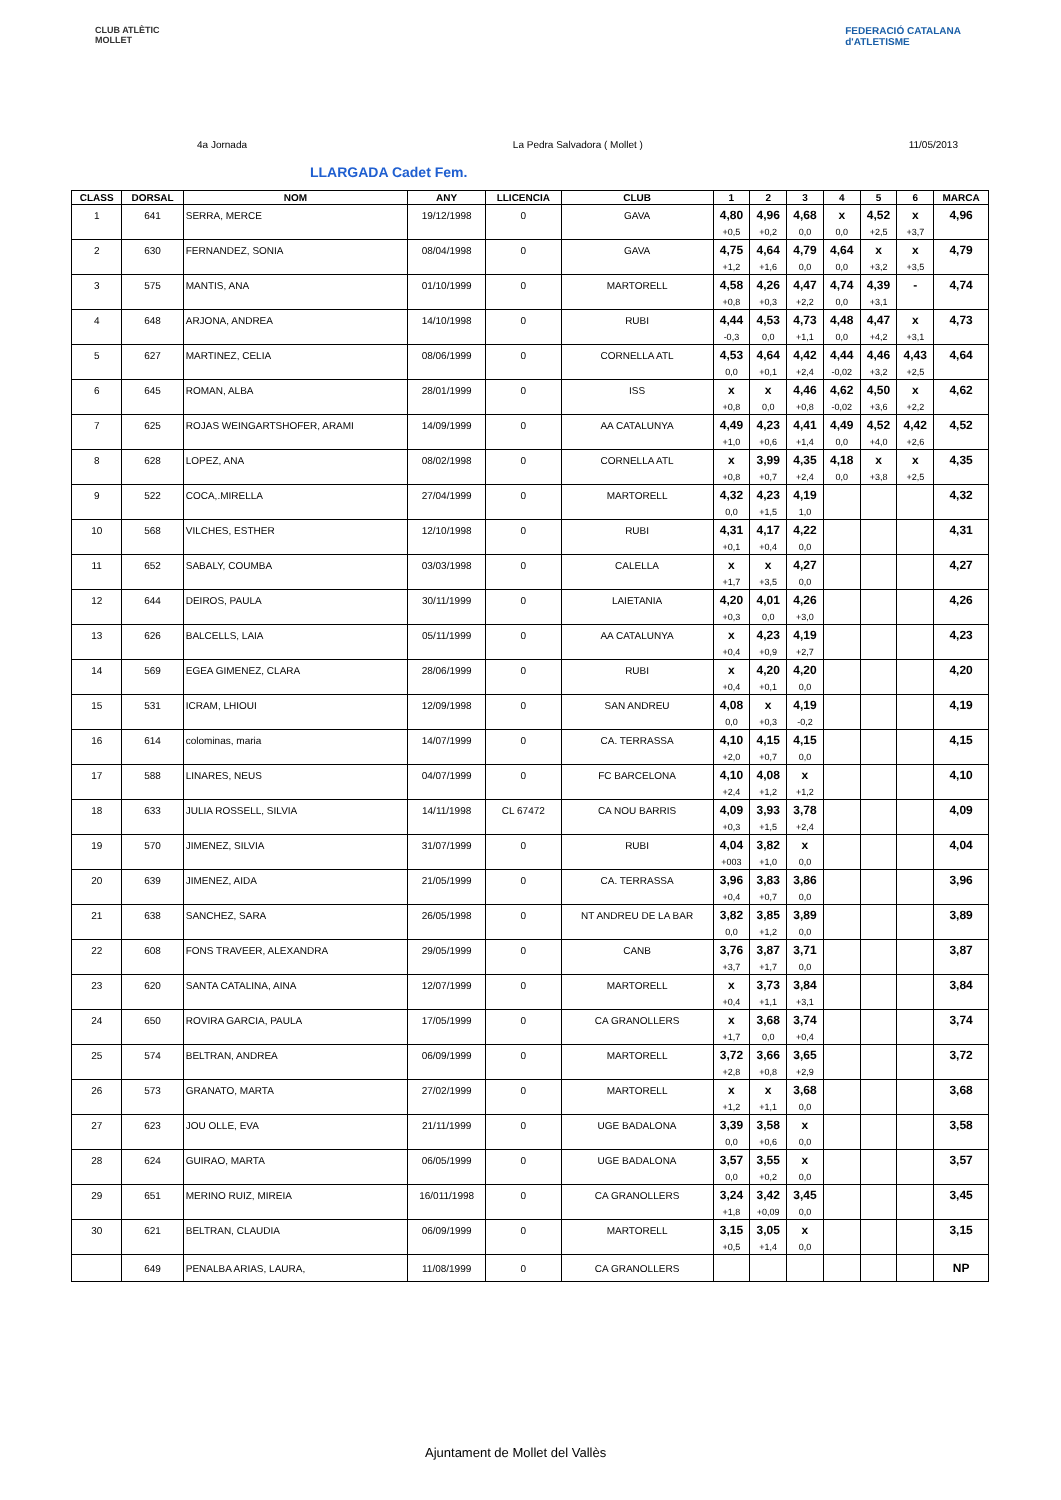CLUB ATLÈTIC
MOLLET
FEDERACIÓ CATALANA
d'ATLETISME
4a Jornada La Pedra Salvadora ( Mollet ) 11/05/2013
LLARGADA Cadet Fem.
| CLASS | DORSAL | NOM | ANY | LLICENCIA | CLUB | 1 | 2 | 3 | 4 | 5 | 6 | MARCA |
| --- | --- | --- | --- | --- | --- | --- | --- | --- | --- | --- | --- | --- |
| 1 | 641 | SERRA, MERCE | 19/12/1998 | 0 | GAVA | 4,80 | 4,96 | 4,68 | x | 4,52 | x | 4,96 |
| | | | | | | +0,5 | +0,2 | 0,0 | 0,0 | +2,5 | +3,7 | |
| 2 | 630 | FERNANDEZ, SONIA | 08/04/1998 | 0 | GAVA | 4,75 | 4,64 | 4,79 | 4,64 | x | x | 4,79 |
| | | | | | | +1,2 | +1,6 | 0,0 | 0,0 | +3,2 | +3,5 | |
| 3 | 575 | MANTIS, ANA | 01/10/1999 | 0 | MARTORELL | 4,58 | 4,26 | 4,47 | 4,74 | 4,39 | - | 4,74 |
| | | | | | | +0,8 | +0,3 | +2,2 | 0,0 | +3,1 | | |
| 4 | 648 | ARJONA, ANDREA | 14/10/1998 | 0 | RUBI | 4,44 | 4,53 | 4,73 | 4,48 | 4,47 | x | 4,73 |
| | | | | | | -0,3 | 0,0 | +1,1 | 0,0 | +4,2 | +3,1 | |
| 5 | 627 | MARTINEZ, CELIA | 08/06/1999 | 0 | CORNELLA ATL | 4,53 | 4,64 | 4,42 | 4,44 | 4,46 | 4,43 | 4,64 |
| | | | | | | 0,0 | +0,1 | +2,4 | -0,02 | +3,2 | +2,5 | |
| 6 | 645 | ROMAN, ALBA | 28/01/1999 | 0 | ISS | x | x | 4,46 | 4,62 | 4,50 | x | 4,62 |
| | | | | | | +0,8 | 0,0 | +0,8 | -0,02 | +3,6 | +2,2 | |
| 7 | 625 | ROJAS WEINGARTSHOFER, ARAMI | 14/09/1999 | 0 | AA CATALUNYA | 4,49 | 4,23 | 4,41 | 4,49 | 4,52 | 4,42 | 4,52 |
| | | | | | | +1,0 | +0,6 | +1,4 | 0,0 | +4,0 | +2,6 | |
| 8 | 628 | LOPEZ, ANA | 08/02/1998 | 0 | CORNELLA ATL | x | 3,99 | 4,35 | 4,18 | x | x | 4,35 |
| | | | | | | +0,8 | +0,7 | +2,4 | 0,0 | +3,8 | +2,5 | |
| 9 | 522 | COCA,.MIRELLA | 27/04/1999 | 0 | MARTORELL | 4,32 | 4,23 | 4,19 | | | | 4,32 |
| | | | | | | 0,0 | +1,5 | 1,0 | | | | |
| 10 | 568 | VILCHES, ESTHER | 12/10/1998 | 0 | RUBI | 4,31 | 4,17 | 4,22 | | | | 4,31 |
| | | | | | | +0,1 | +0,4 | 0,0 | | | | |
| 11 | 652 | SABALY, COUMBA | 03/03/1998 | 0 | CALELLA | x | x | 4,27 | | | | 4,27 |
| | | | | | | +1,7 | +3,5 | 0,0 | | | | |
| 12 | 644 | DEIROS, PAULA | 30/11/1999 | 0 | LAIETANIA | 4,20 | 4,01 | 4,26 | | | | 4,26 |
| | | | | | | +0,3 | 0,0 | +3,0 | | | | |
| 13 | 626 | BALCELLS, LAIA | 05/11/1999 | 0 | AA CATALUNYA | x | 4,23 | 4,19 | | | | 4,23 |
| | | | | | | +0,4 | +0,9 | +2,7 | | | | |
| 14 | 569 | EGEA GIMENEZ, CLARA | 28/06/1999 | 0 | RUBI | x | 4,20 | 4,20 | | | | 4,20 |
| | | | | | | +0,4 | +0,1 | 0,0 | | | | |
| 15 | 531 | ICRAM, LHIOUI | 12/09/1998 | 0 | SAN ANDREU | 4,08 | x | 4,19 | | | | 4,19 |
| | | | | | | 0,0 | +0,3 | -0,2 | | | | |
| 16 | 614 | colominas, maria | 14/07/1999 | 0 | CA. TERRASSA | 4,10 | 4,15 | 4,15 | | | | 4,15 |
| | | | | | | +2,0 | +0,7 | 0,0 | | | | |
| 17 | 588 | LINARES, NEUS | 04/07/1999 | 0 | FC BARCELONA | 4,10 | 4,08 | x | | | | 4,10 |
| | | | | | | +2,4 | +1,2 | +1,2 | | | | |
| 18 | 633 | JULIA ROSSELL, SILVIA | 14/11/1998 | CL 67472 | CA NOU BARRIS | 4,09 | 3,93 | 3,78 | | | | 4,09 |
| | | | | | | +0,3 | +1,5 | +2,4 | | | | |
| 19 | 570 | JIMENEZ, SILVIA | 31/07/1999 | 0 | RUBI | 4,04 | 3,82 | x | | | | 4,04 |
| | | | | | | +003 | +1,0 | 0,0 | | | | |
| 20 | 639 | JIMENEZ, AIDA | 21/05/1999 | 0 | CA. TERRASSA | 3,96 | 3,83 | 3,86 | | | | 3,96 |
| | | | | | | +0,4 | +0,7 | 0,0 | | | | |
| 21 | 638 | SANCHEZ, SARA | 26/05/1998 | 0 | NT ANDREU DE LA BAR | 3,82 | 3,85 | 3,89 | | | | 3,89 |
| | | | | | | 0,0 | +1,2 | 0,0 | | | | |
| 22 | 608 | FONS TRAVEER, ALEXANDRA | 29/05/1999 | 0 | CANB | 3,76 | 3,87 | 3,71 | | | | 3,87 |
| | | | | | | +3,7 | +1,7 | 0,0 | | | | |
| 23 | 620 | SANTA CATALINA, AINA | 12/07/1999 | 0 | MARTORELL | x | 3,73 | 3,84 | | | | 3,84 |
| | | | | | | +0,4 | +1,1 | +3,1 | | | | |
| 24 | 650 | ROVIRA GARCIA, PAULA | 17/05/1999 | 0 | CA GRANOLLERS | x | 3,68 | 3,74 | | | | 3,74 |
| | | | | | | +1,7 | 0,0 | +0,4 | | | | |
| 25 | 574 | BELTRAN, ANDREA | 06/09/1999 | 0 | MARTORELL | 3,72 | 3,66 | 3,65 | | | | 3,72 |
| | | | | | | +2,8 | +0,8 | +2,9 | | | | |
| 26 | 573 | GRANATO, MARTA | 27/02/1999 | 0 | MARTORELL | x | x | 3,68 | | | | 3,68 |
| | | | | | | +1,2 | +1,1 | 0,0 | | | | |
| 27 | 623 | JOU OLLE, EVA | 21/11/1999 | 0 | UGE BADALONA | 3,39 | 3,58 | x | | | | 3,58 |
| | | | | | | 0,0 | +0,6 | 0,0 | | | | |
| 28 | 624 | GUIRAO, MARTA | 06/05/1999 | 0 | UGE BADALONA | 3,57 | 3,55 | x | | | | 3,57 |
| | | | | | | 0,0 | +0,2 | 0,0 | | | | |
| 29 | 651 | MERINO RUIZ, MIREIA | 16/011/1998 | 0 | CA GRANOLLERS | 3,24 | 3,42 | 3,45 | | | | 3,45 |
| | | | | | | +1,8 | +0,09 | 0,0 | | | | |
| 30 | 621 | BELTRAN, CLAUDIA | 06/09/1999 | 0 | MARTORELL | 3,15 | 3,05 | x | | | | 3,15 |
| | | | | | | +0,5 | +1,4 | 0,0 | | | | |
| | 649 | PENALBA ARIAS, LAURA, | 11/08/1999 | 0 | CA GRANOLLERS | | | | | | | NP |
Ajuntament de Mollet del Vallès